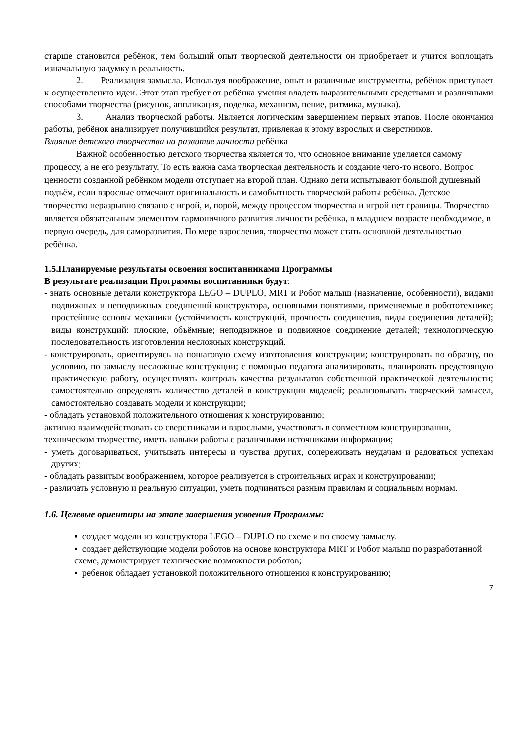старше становится ребёнок, тем больший опыт творческой деятельности он приобретает и учится воплощать изначальную задумку в реальность.
2. Реализация замысла. Используя воображение, опыт и различные инструменты, ребёнок приступает к осуществлению идеи. Этот этап требует от ребёнка умения владеть выразительными средствами и различными способами творчества (рисунок, аппликация, поделка, механизм, пение, ритмика, музыка).
3. Анализ творческой работы. Является логическим завершением первых этапов. После окончания работы, ребёнок анализирует получившийся результат, привлекая к этому взрослых и сверстников.
Влияние детского творчества на развитие личности ребёнка
Важной особенностью детского творчества является то, что основное внимание уделяется самому процессу, а не его результату. То есть важна сама творческая деятельность и создание чего-то нового. Вопрос ценности созданной ребёнком модели отступает на второй план. Однако дети испытывают большой душевный подъём, если взрослые отмечают оригинальность и самобытность творческой работы ребёнка. Детское творчество неразрывно связано с игрой, и, порой, между процессом творчества и игрой нет границы. Творчество является обязательным элементом гармоничного развития личности ребёнка, в младшем возрасте необходимое, в первую очередь, для саморазвития. По мере взросления, творчество может стать основной деятельностью ребёнка.
1.5.Планируемые результаты освоения воспитанниками Программы
В результате реализации Программы воспитанники будут:
- знать основные детали конструктора LEGO – DUPLO, MRT и Робот малыш (назначение, особенности), видами подвижных и неподвижных соединений конструктора, основными понятиями, применяемые в робототехнике; простейшие основы механики (устойчивость конструкций, прочность соединения, виды соединения деталей); виды конструкций: плоские, объёмные; неподвижное и подвижное соединение деталей; технологическую последовательность изготовления несложных конструкций.
- конструировать, ориентируясь на пошаговую схему изготовления конструкции; конструировать по образцу, по условию, по замыслу несложные конструкции; с помощью педагога анализировать, планировать предстоящую практическую работу, осуществлять контроль качества результатов собственной практической деятельности; самостоятельно определять количество деталей в конструкции моделей; реализовывать творческий замысел, самостоятельно создавать модели и конструкции;
- обладать установкой положительного отношения к конструированию;
активно взаимодействовать со сверстниками и взрослыми, участвовать в совместном конструировании, техническом творчестве, иметь навыки работы с различными источниками информации;
- уметь договариваться, учитывать интересы и чувства других, сопереживать неудачам и радоваться успехам других;
- обладать развитым воображением, которое реализуется в строительных играх и конструировании;
- различать условную и реальную ситуации, уметь подчиняться разным правилам и социальным нормам.
1.6. Целевые ориентиры на этапе завершения усвоения Программы:
▪ создает модели из конструктора LEGO – DUPLO по схеме и по своему замыслу.
▪ создает действующие модели роботов на основе конструктора MRT и Робот малыш по разработанной схеме, демонстрирует технические возможности роботов;
▪ ребенок обладает установкой положительного отношения к конструированию;
7